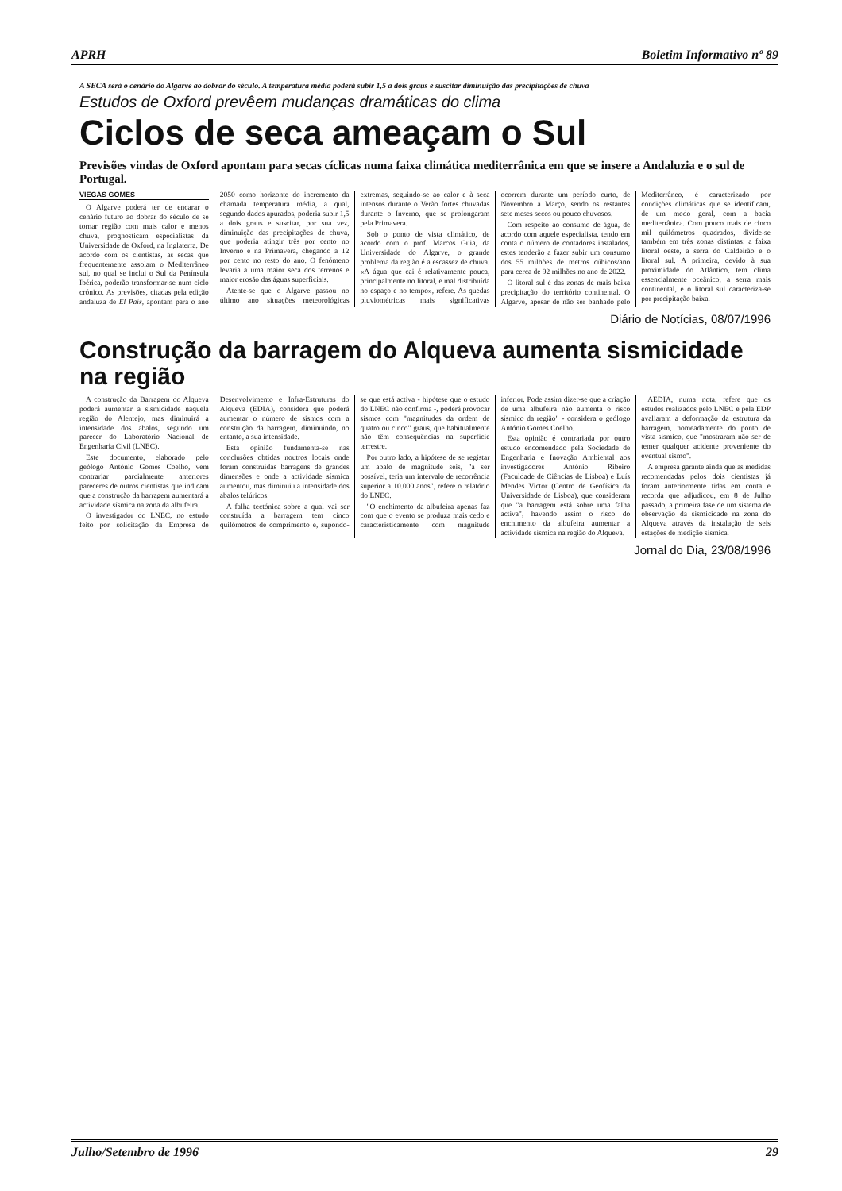APRH Boletim Informativo nº 89
A SECA será o cenário do Algarve ao dobrar do século. A temperatura média poderá subir 1,5 a dois graus e suscitar diminuição das precipitações de chuva
Estudos de Oxford prevêem mudanças dramáticas do clima
Ciclos de seca ameaçam o Sul
Previsões vindas de Oxford apontam para secas cíclicas numa faixa climática mediterrânica em que se insere a Andaluzia e o sul de Portugal.
VIEGAS GOMES
O Algarve poderá ter de encarar o cenário futuro ao dobrar do século de se tornar região com mais calor e menos chuva, prognosticam especialistas da Universidade de Oxford, na Inglaterra. De acordo com os cientistas, as secas que frequentemente assolam o Mediterrâneo sul, no qual se inclui o Sul da Península Ibérica, poderão transformar-se num ciclo crónico. As previsões, citadas pela edição andaluza de El País, apontam para o ano 2050 como horizonte do incremento da chamada temperatura média, a qual, segundo dados apurados, poderia subir 1,5 a dois graus e suscitar, por sua vez, diminuição das precipitações de chuva, que poderia atingir três por cento no Inverno e na Primavera, chegando a 12 por cento no resto do ano. O fenómeno levaria a uma maior seca dos terrenos e maior erosão das águas superficiais.
Atente-se que o Algarve passou no último ano situações meteorológicas extremas, seguindo-se ao calor e à seca intensos durante o Verão fortes chuvadas durante o Inverno, que se prolongaram pela Primavera.
Sob o ponto de vista climático, de acordo com o prof. Marcos Guia, da Universidade do Algarve, o grande problema da região é a escassez de chuva. «A água que cai é relativamente pouca, principalmente no litoral, e mal distribuída no espaço e no tempo», refere. As quedas pluviométricas mais significativas ocorrem durante um período curto, de Novembro a Março, sendo os restantes sete meses secos ou pouco chuvosos.
Com respeito ao consumo de água, de acordo com aquele especialista, tendo em conta o número de contadores instalados, estes tenderão a fazer subir um consumo dos 55 milhões de metros cúbicos/ano para cerca de 92 milhões no ano de 2022.
O litoral sul é das zonas de mais baixa precipitação do território continental. O Algarve, apesar de não ser banhado pelo Mediterrâneo, é caracterizado por condições climáticas que se identificam, de um modo geral, com a bacia mediterrânica. Com pouco mais de cinco mil quilómetros quadrados, divide-se também em três zonas distintas: a faixa litoral oeste, a serra do Caldeirão e o litoral sul. A primeira, devido à sua proximidade do Atlântico, tem clima essencialmente oceânico, a serra mais continental, e o litoral sul caracteriza-se por precipitação baixa.
Diário de Notícias, 08/07/1996
Construção da barragem do Alqueva aumenta sismicidade na região
A construção da Barragem do Alqueva poderá aumentar a sismicidade naquela região do Alentejo, mas diminuirá a intensidade dos abalos, segundo um parecer do Laboratório Nacional de Engenharia Civil (LNEC).
Este documento, elaborado pelo geólogo António Gomes Coelho, vem contrariar parcialmente anteriores pareceres de outros cientistas que indicam que a construção da barragem aumentará a actividade sísmica na zona da albufeira.
O investigador do LNEC, no estudo feito por solicitação da Empresa de Desenvolvimento e Infra-Estruturas do Alqueva (EDIA), considera que poderá aumentar o número de sismos com a construção da barragem, diminuindo, no entanto, a sua intensidade.
Esta opinião fundamenta-se nas conclusões obtidas noutros locais onde foram construídas barragens de grandes dimensões e onde a actividade sísmica aumentou, mas diminuiu a intensidade dos abalos telúricos.
A falha tectónica sobre a qual vai ser construída a barragem tem cinco quilómetros de comprimento e, supondo-se que está activa - hipótese que o estudo do LNEC não confirma -, poderá provocar sismos com "magnitudes da ordem de quatro ou cinco" graus, que habitualmente não têm consequências na superfície terrestre.
Por outro lado, a hipótese de se registar um abalo de magnitude seis, "a ser possível, teria um intervalo de recorrência superior a 10.000 anos", refere o relatório do LNEC.
"O enchimento da albufeira apenas faz com que o evento se produza mais cedo e caracteristicamente com magnitude inferior. Pode assim dizer-se que a criação de uma albufeira não aumenta o risco sísmico da região" - considera o geólogo António Gomes Coelho.
Esta opinião é contrariada por outro estudo encomendado pela Sociedade de Engenharia e Inovação Ambiental aos investigadores António Ribeiro (Faculdade de Ciências de Lisboa) e Luís Mendes Victor (Centro de Geofísica da Universidade de Lisboa), que consideram que "a barragem está sobre uma falha activa", havendo assim o risco do enchimento da albufeira aumentar a actividade sísmica na região do Alqueva.
AEDIA, numa nota, refere que os estudos realizados pelo LNEC e pela EDP avaliaram a deformação da estrutura da barragem, nomeadamente do ponto de vista sísmico, que "mostraram não ser de temer qualquer acidente proveniente do eventual sismo".
A empresa garante ainda que as medidas recomendadas pelos dois cientistas já foram anteriormente tidas em conta e recorda que adjudicou, em 8 de Julho passado, a primeira fase de um sistema de observação da sismicidade na zona do Alqueva através da instalação de seis estações de medição sísmica.
Jornal do Dia, 23/08/1996
Julho/Setembro de 1996 29